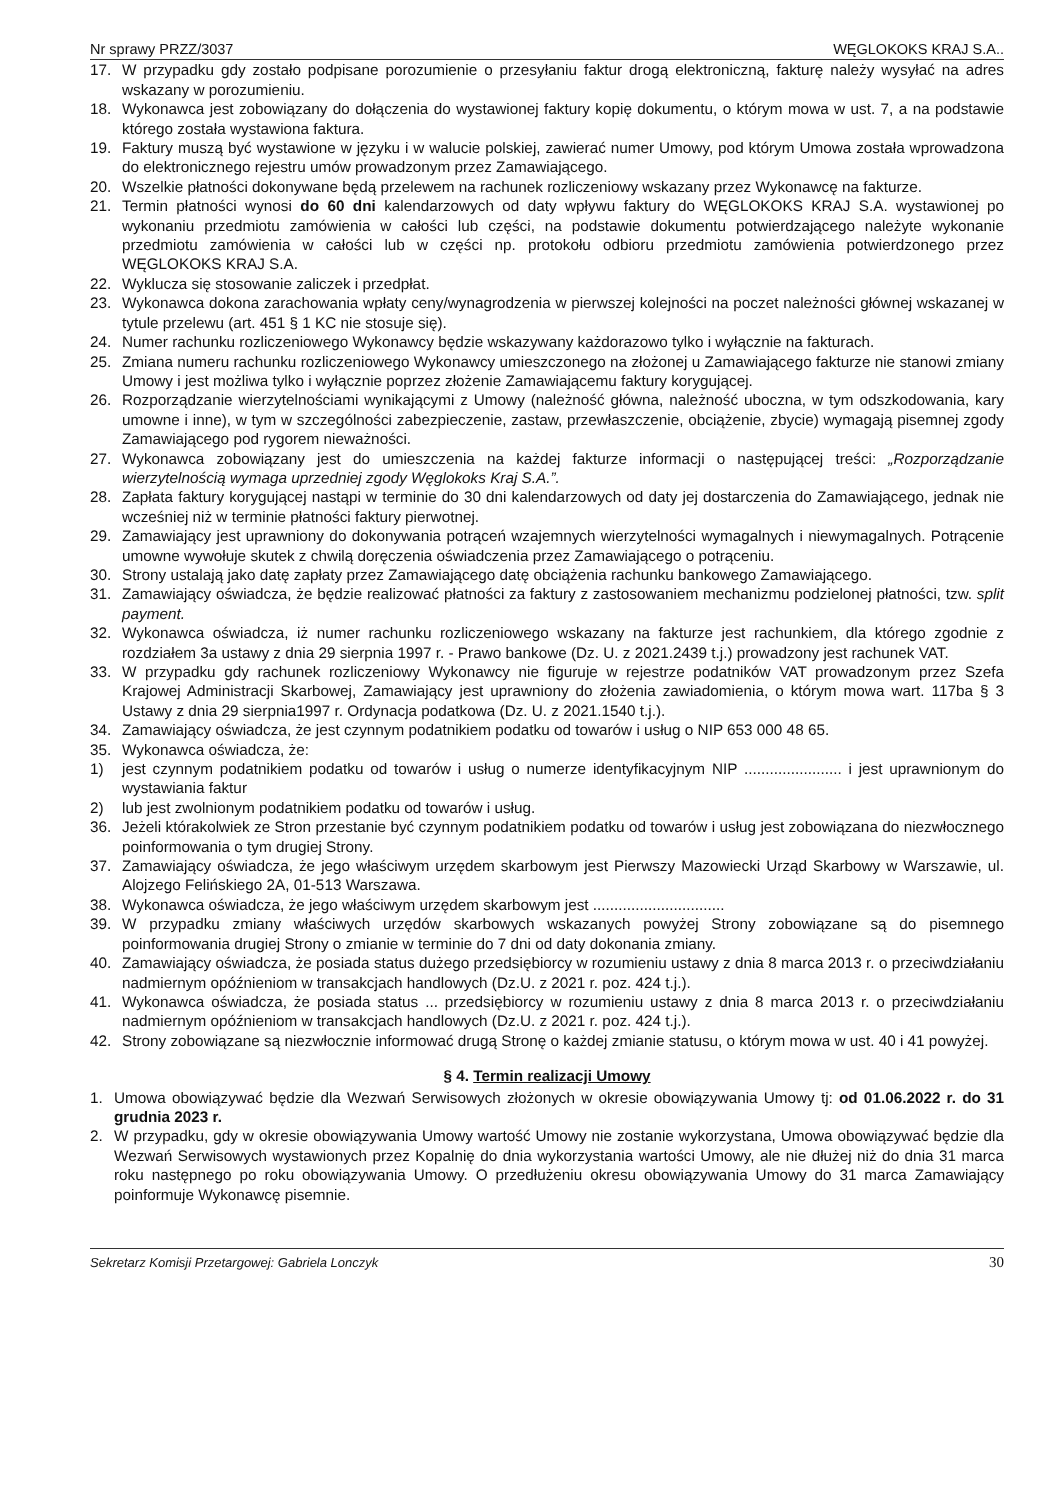Nr sprawy PRZZ/3037 WĘGLOKOKS KRAJ S.A..
17. W przypadku gdy zostało podpisane porozumienie o przesyłaniu faktur drogą elektroniczną, fakturę należy wysyłać na adres wskazany w porozumieniu.
18. Wykonawca jest zobowiązany do dołączenia do wystawionej faktury kopię dokumentu, o którym mowa w ust. 7, a na podstawie którego została wystawiona faktura.
19. Faktury muszą być wystawione w języku i w walucie polskiej, zawierać numer Umowy, pod którym Umowa została wprowadzona do elektronicznego rejestru umów prowadzonym przez Zamawiającego.
20. Wszelkie płatności dokonywane będą przelewem na rachunek rozliczeniowy wskazany przez Wykonawcę na fakturze.
21. Termin płatności wynosi do 60 dni kalendarzowych od daty wpływu faktury do WĘGLOKOKS KRAJ S.A. wystawionej po wykonaniu przedmiotu zamówienia w całości lub części, na podstawie dokumentu potwierdzającego należyte wykonanie przedmiotu zamówienia w całości lub w części np. protokołu odbioru przedmiotu zamówienia potwierdzonego przez WĘGLOKOKS KRAJ S.A.
22. Wyklucza się stosowanie zaliczek i przedpłat.
23. Wykonawca dokona zarachowania wpłaty ceny/wynagrodzenia w pierwszej kolejności na poczet należności głównej wskazanej w tytule przelewu (art. 451 § 1 KC nie stosuje się).
24. Numer rachunku rozliczeniowego Wykonawcy będzie wskazywany każdorazowo tylko i wyłącznie na fakturach.
25. Zmiana numeru rachunku rozliczeniowego Wykonawcy umieszczonego na złożonej u Zamawiającego fakturze nie stanowi zmiany Umowy i jest możliwa tylko i wyłącznie poprzez złożenie Zamawiającemu faktury korygującej.
26. Rozporządzanie wierzytelnościami wynikającymi z Umowy (należność główna, należność uboczna, w tym odszkodowania, kary umowne i inne), w tym w szczególności zabezpieczenie, zastaw, przewłaszczenie, obciążenie, zbycie) wymagają pisemnej zgody Zamawiającego pod rygorem nieważności.
27. Wykonawca zobowiązany jest do umieszczenia na każdej fakturze informacji o następującej treści: „Rozporządzanie wierzytelnością wymaga uprzedniej zgody Węglokoks Kraj S.A.”.
28. Zapłata faktury korygującej nastąpi w terminie do 30 dni kalendarzowych od daty jej dostarczenia do Zamawiającego, jednak nie wcześniej niż w terminie płatności faktury pierwotnej.
29. Zamawiający jest uprawniony do dokonywania potrąceń wzajemnych wierzytelności wymagalnych i niewymagalnych. Potrącenie umowne wywołuje skutek z chwilą doręczenia oświadczenia przez Zamawiającego o potrąceniu.
30. Strony ustalają jako datę zapłaty przez Zamawiającego datę obciążenia rachunku bankowego Zamawiającego.
31. Zamawiający oświadcza, że będzie realizować płatności za faktury z zastosowaniem mechanizmu podzielonej płatności, tzw. split payment.
32. Wykonawca oświadcza, iż numer rachunku rozliczeniowego wskazany na fakturze jest rachunkiem, dla którego zgodnie z rozdziałem 3a ustawy z dnia 29 sierpnia 1997 r. - Prawo bankowe (Dz. U. z 2021.2439 t.j.) prowadzony jest rachunek VAT.
33. W przypadku gdy rachunek rozliczeniowy Wykonawcy nie figuruje w rejestrze podatników VAT prowadzonym przez Szefa Krajowej Administracji Skarbowej, Zamawiający jest uprawniony do złożenia zawiadomienia, o którym mowa wart. 117ba § 3 Ustawy z dnia 29 sierpnia1997 r. Ordynacja podatkowa (Dz. U. z 2021.1540 t.j.).
34. Zamawiający oświadcza, że jest czynnym podatnikiem podatku od towarów i usług o NIP 653 000 48 65.
35. Wykonawca oświadcza, że:
1) jest czynnym podatnikiem podatku od towarów i usług o numerze identyfikacyjnym NIP ....................... i jest uprawnionym do wystawiania faktur
2) lub jest zwolnionym podatnikiem podatku od towarów i usług.
36. Jeżeli którakolwiek ze Stron przestanie być czynnym podatnikiem podatku od towarów i usług jest zobowiązana do niezwłocznego poinformowania o tym drugiej Strony.
37. Zamawiający oświadcza, że jego właściwym urzędem skarbowym jest Pierwszy Mazowiecki Urząd Skarbowy w Warszawie, ul. Alojzego Felińskiego 2A, 01-513 Warszawa.
38. Wykonawca oświadcza, że jego właściwym urzędem skarbowym jest ...............................
39. W przypadku zmiany właściwych urzędów skarbowych wskazanych powyżej Strony zobowiązane są do pisemnego poinformowania drugiej Strony o zmianie w terminie do 7 dni od daty dokonania zmiany.
40. Zamawiający oświadcza, że posiada status dużego przedsiębiorcy w rozumieniu ustawy z dnia 8 marca 2013 r. o przeciwdziałaniu nadmiernym opóźnieniom w transakcjach handlowych (Dz.U. z 2021 r. poz. 424 t.j.).
41. Wykonawca oświadcza, że posiada status ... przedsiębiorcy w rozumieniu ustawy z dnia 8 marca 2013 r. o przeciwdziałaniu nadmiernym opóźnieniom w transakcjach handlowych (Dz.U. z 2021 r. poz. 424 t.j.).
42. Strony zobowiązane są niezwłocznie informować drugą Stronę o każdej zmianie statusu, o którym mowa w ust. 40 i 41 powyżej.
§ 4. Termin realizacji Umowy
1. Umowa obowiązywać będzie dla Wezwań Serwisowych złożonych w okresie obowiązywania Umowy tj: od 01.06.2022 r. do 31 grudnia 2023 r.
2. W przypadku, gdy w okresie obowiązywania Umowy wartość Umowy nie zostanie wykorzystana, Umowa obowiązywać będzie dla Wezwań Serwisowych wystawionych przez Kopalnię do dnia wykorzystania wartości Umowy, ale nie dłużej niż do dnia 31 marca roku następnego po roku obowiązywania Umowy. O przedłużeniu okresu obowiązywania Umowy do 31 marca Zamawiający poinformuje Wykonawcę pisemnie.
Sekretarz Komisji Przetargowej: Gabriela Lonczyk 30